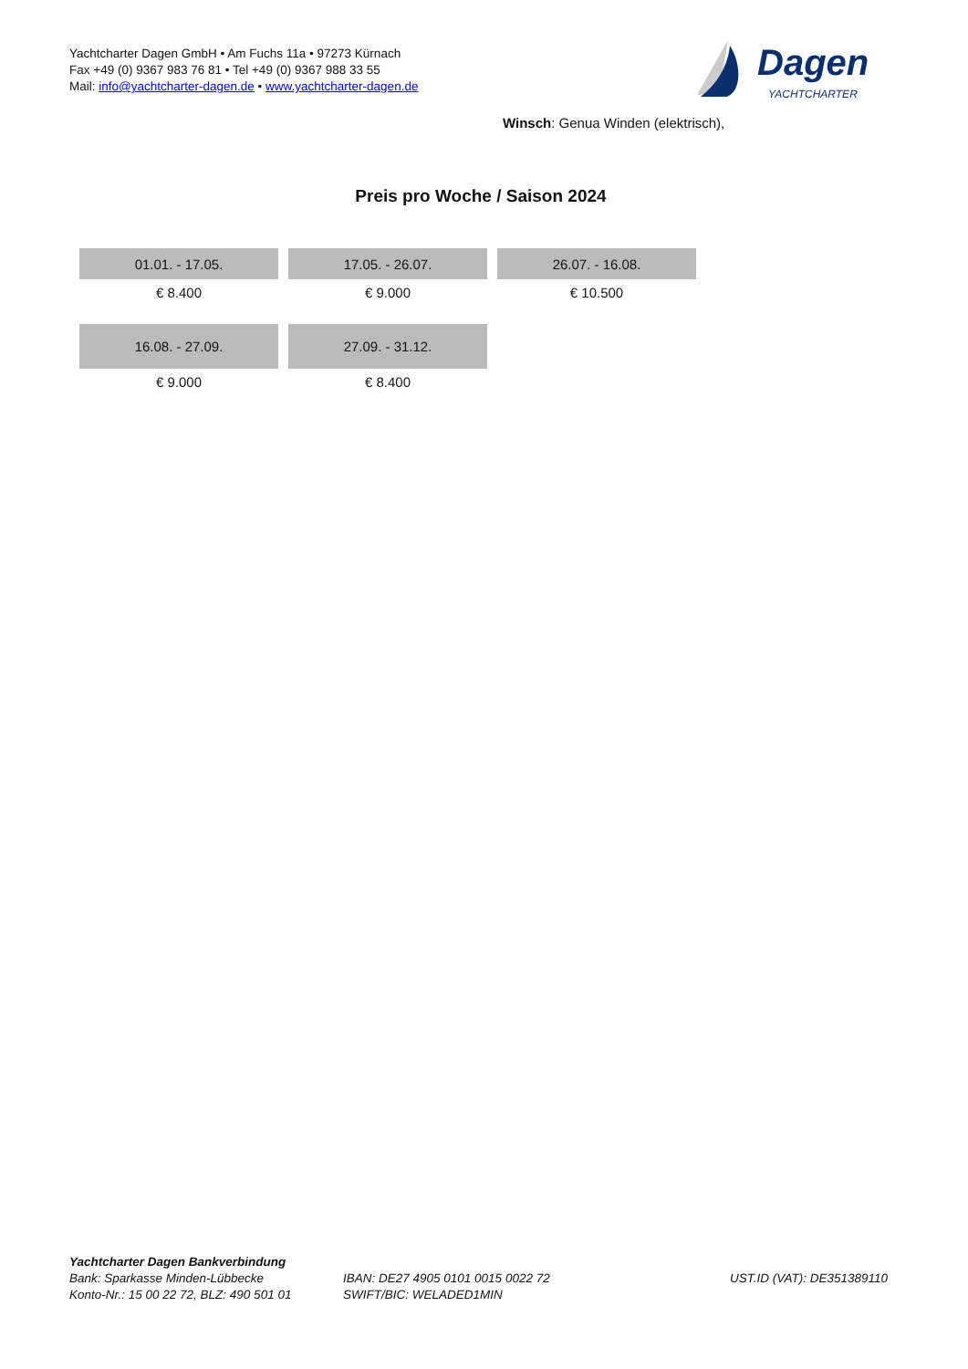Yachtcharter Dagen GmbH • Am Fuchs 11a • 97273 Kürnach
Fax +49 (0) 9367 983 76 81 • Tel +49 (0) 9367 988 33 55
Mail: info@yachtcharter-dagen.de • www.yachtcharter-dagen.de
Dagen
YACHTCHARTER
Winsch: Genua Winden (elektrisch),
Preis pro Woche / Saison 2024
| 01.01. - 17.05. | 17.05. - 26.07. | 26.07. - 16.08. |
| --- | --- | --- |
| € 8.400 | € 9.000 | € 10.500 |
| 16.08. - 27.09. | 27.09. - 31.12. | |
| € 9.000 | € 8.400 | |
Yachtcharter Dagen Bankverbindung
Bank: Sparkasse Minden-Lübbecke
Konto-Nr.: 15 00 22 72, BLZ: 490 501 01
IBAN: DE27 4905 0101 0015 0022 72
SWIFT/BIC: WELADED1MIN
UST.ID (VAT): DE351389110